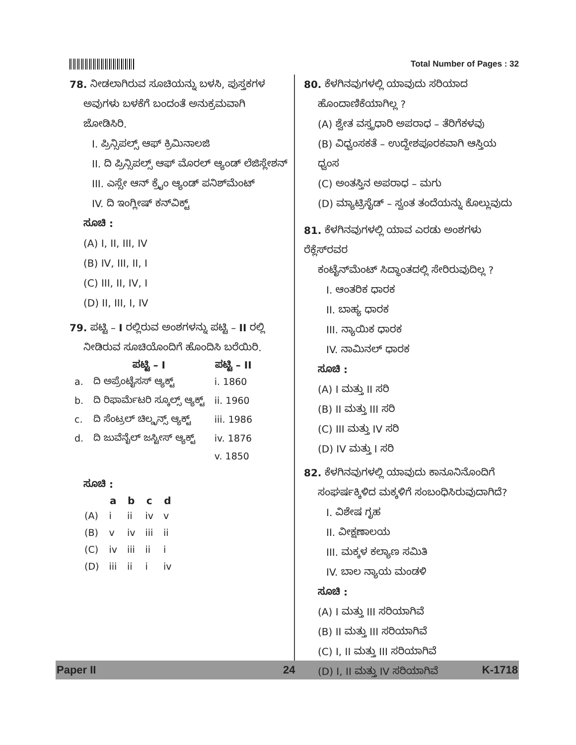Total Number of Pages : 32
78. ನೀಡಲಾಗಿರುವ ಸೂಚಿಯನ್ನು ಬಳಸಿ, ಪುಸ್ತಕಗಳ
ಅವುಗಳು ಬಳಕೆಗೆ ಬಂದಂತೆ ಅನುಕ್ರಮವಾಗಿ
ಜೋಡಿಸಿರಿ.
I. ಪ್ರಿನ್ಸಿಪಲ್ಸ್ ಆಫ್ ಕ್ರಿಮಿನಾಲಜಿ
II. ದಿ ಪ್ರಿನ್ಸಿಪಲ್ಸ್ ಆಫ್ ಮೊರಲ್ ಆ್ಯಂಡ್ ಲೆಜಿಸ್ಲೇಶನ್
III. ಎಸ್ಸೇ ಆನ್ ಕ್ರೈಂ ಆ್ಯಂಡ್ ಪನಿಶ್‌ಮೆಂಟ್
IV. ದಿ ಇಂಗ್ಲೀಷ್ ಕನ್‌ವಿಕ್ಟ್
ಸೂಚಿ :
(A) I, II, III, IV
(B) IV, III, II, I
(C) III, II, IV, I
(D) II, III, I, IV
79. ಪಟ್ಟಿ – I ರಲ್ಲಿರುವ ಅಂಶಗಳನ್ನು ಪಟ್ಟಿ – II ರಲ್ಲಿ
ನೀಡಿರುವ ಸೂಚಿಯೊಂದಿಗೆ ಹೊಂದಿಸಿ ಬರೆಯಿರಿ.
| | ಪಟ್ಟಿ – I | ಪಟ್ಟಿ – II |
| --- | --- | --- |
| a. | ದಿ ಅಪ್ರೆಂಟೈಸಸ್ ಆ್ಯಕ್ಟ್ | i. 1860 |
| b. | ದಿ ರಿಫಾರ್ಮೆಟರಿ ಸ್ಕೂಲ್ಸ್ ಆ್ಯಕ್ಟ್ | ii. 1960 |
| c. | ದಿ ಸೆಂಟ್ರಲ್ ಚಿಲ್ಡ್ರನ್ಸ್ ಆ್ಯಕ್ಟ್ | iii. 1986 |
| d. | ದಿ ಜುವೆನೈಲ್ ಜಸ್ಟೀಸ್ ಆ್ಯಕ್ಟ್ | iv. 1876 |
| | | v. 1850 |
ಸೂಚಿ :
| | a | b | c | d |
| --- | --- | --- | --- | --- |
| (A) | i | ii | iv | v |
| (B) | v | iv | iii | ii |
| (C) | iv | iii | ii | i |
| (D) | iii | ii | i | iv |
80. ಕೆಳಗಿನವುಗಳಲ್ಲಿ ಯಾವುದು ಸರಿಯಾದ
ಹೊಂದಾಣಿಕೆಯಾಗಿಲ್ಲ ?
(A) ಶ್ವೇತ ವಸ್ತ್ರಧಾರಿ ಅಪರಾಧ – ತೆರಿಗೆಕಳವು
(B) ವಿಧ್ವಂಸಕತೆ – ಉದ್ದೇಶಪೂರಕವಾಗಿ ಆಸ್ತಿಯ ಧ್ವಂಸ
(C) ಅಂತಸ್ತಿನ ಅಪರಾಧ – ಮಗು
(D) ಮ್ಯಾಟ್ರಿಸೈಡ್ – ಸ್ವಂತ ತಂದೆಯನ್ನು ಕೊಲ್ಲುವುದು
81. ಕೆಳಗಿನವುಗಳಲ್ಲಿ ಯಾವ ಎರಡು ಅಂಶಗಳು ರೆಕ್ಲೆಸ್‌ರವರ
ಕಂಟೈನ್‌ಮೆಂಟ್ ಸಿದ್ಧಾಂತದಲ್ಲಿ ಸೇರಿರುವುದಿಲ್ಲ ?
I. ಆಂತರಿಕ ಧಾರಕ
II. ಬಾಹ್ಯ ಧಾರಕ
III. ನ್ಯಾಯಿಕ ಧಾರಕ
IV. ನಾಮಿನಲ್ ಧಾರಕ
ಸೂಚಿ :
(A) I ಮತ್ತು II ಸರಿ
(B) II ಮತ್ತು III ಸರಿ
(C) III ಮತ್ತು IV ಸರಿ
(D) IV ಮತ್ತು I ಸರಿ
82. ಕೆಳಗಿನವುಗಳಲ್ಲಿ ಯಾವುದು ಕಾನೂನಿನೊಂದಿಗೆ
ಸಂಘರ್ಷಕ್ಕಿಳಿದ ಮಕ್ಕಳಿಗೆ ಸಂಬಂಧಿಸಿರುವುದಾಗಿದೆ?
I. ವಿಶೇಷ ಗೃಹ
II. ವೀಕ್ಷಣಾಲಯ
III. ಮಕ್ಕಳ ಕಲ್ಯಾಣ ಸಮಿತಿ
IV. ಬಾಲ ನ್ಯಾಯ ಮಂಡಳಿ
ಸೂಚಿ :
(A) I ಮತ್ತು III ಸರಿಯಾಗಿವೆ
(B) II ಮತ್ತು III ಸರಿಯಾಗಿವೆ
(C) I, II ಮತ್ತು III ಸರಿಯಾಗಿವೆ
(D) I, II ಮತ್ತು IV ಸರಿಯಾಗಿವೆ
Paper II 24 K-1718